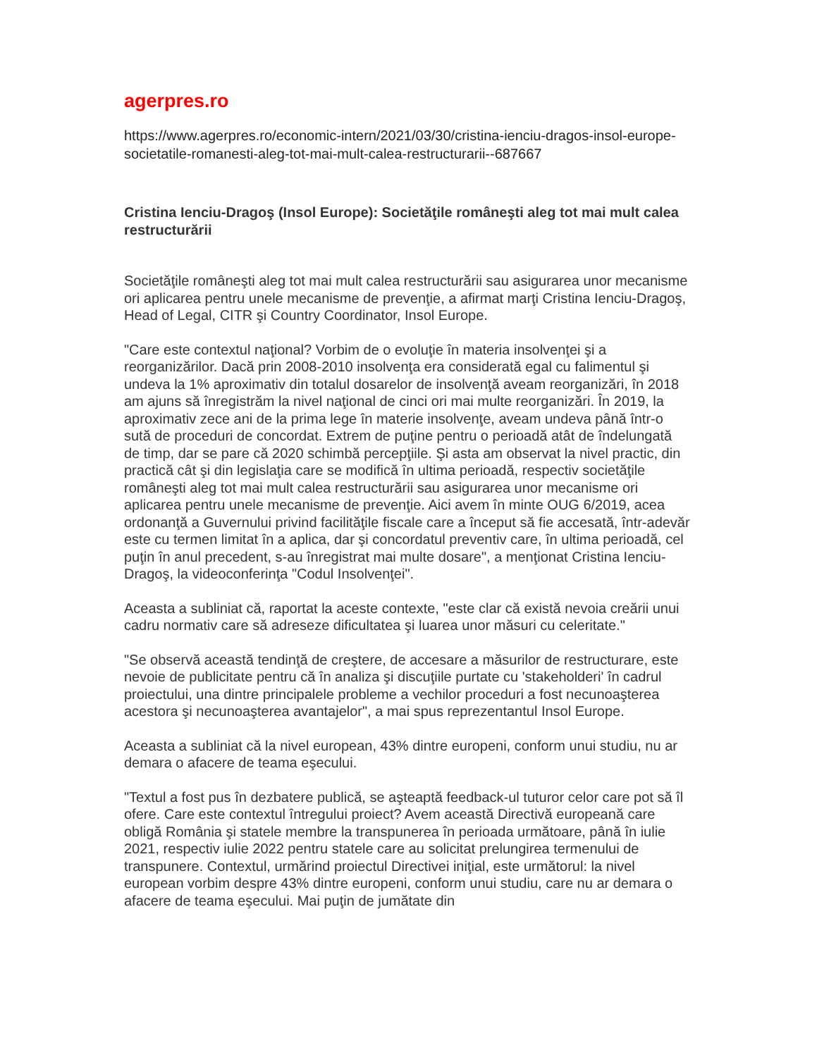agerpres.ro
https://www.agerpres.ro/economic-intern/2021/03/30/cristina-ienciu-dragos-insol-europe-societatile-romanesti-aleg-tot-mai-mult-calea-restructurarii--687667
Cristina Ienciu-Dragoş (Insol Europe): Societăţile româneşti aleg tot mai mult calea restructurării
Societăţile româneşti aleg tot mai mult calea restructurării sau asigurarea unor mecanisme ori aplicarea pentru unele mecanisme de prevenţie, a afirmat marţi Cristina Ienciu-Dragoş, Head of Legal, CITR şi Country Coordinator, Insol Europe.
"Care este contextul naţional? Vorbim de o evoluţie în materia insolvenţei şi a reorganizărilor. Dacă prin 2008-2010 insolvenţa era considerată egal cu falimentul şi undeva la 1% aproximativ din totalul dosarelor de insolvenţă aveam reorganizări, în 2018 am ajuns să înregistrăm la nivel naţional de cinci ori mai multe reorganizări. În 2019, la aproximativ zece ani de la prima lege în materie insolvenţe, aveam undeva până într-o sută de proceduri de concordat. Extrem de puţine pentru o perioadă atât de îndelungată de timp, dar se pare că 2020 schimbă percepţiile. Şi asta am observat la nivel practic, din practică cât şi din legislaţia care se modifică în ultima perioadă, respectiv societăţile româneşti aleg tot mai mult calea restructurării sau asigurarea unor mecanisme ori aplicarea pentru unele mecanisme de prevenţie. Aici avem în minte OUG 6/2019, acea ordonanţă a Guvernului privind facilităţile fiscale care a început să fie accesată, într-adevăr este cu termen limitat în a aplica, dar şi concordatul preventiv care, în ultima perioadă, cel puţin în anul precedent, s-au înregistrat mai multe dosare", a menţionat Cristina Ienciu-Dragoş, la videoconferinţa "Codul Insolvenţei".
Aceasta a subliniat că, raportat la aceste contexte, "este clar că există nevoia creării unui cadru normativ care să adreseze dificultatea şi luarea unor măsuri cu celeritate."
"Se observă această tendinţă de creştere, de accesare a măsurilor de restructurare, este nevoie de publicitate pentru că în analiza şi discuţiile purtate cu 'stakeholderi' în cadrul proiectului, una dintre principalele probleme a vechilor proceduri a fost necunoaşterea acestora şi necunoaşterea avantajelor", a mai spus reprezentantul Insol Europe.
Aceasta a subliniat că la nivel european, 43% dintre europeni, conform unui studiu, nu ar demara o afacere de teama eşecului.
"Textul a fost pus în dezbatere publică, se aşteaptă feedback-ul tuturor celor care pot să îl ofere. Care este contextul întregului proiect? Avem această Directivă europeană care obligă România şi statele membre la transpunerea în perioada următoare, până în iulie 2021, respectiv iulie 2022 pentru statele care au solicitat prelungirea termenului de transpunere. Contextul, urmărind proiectul Directivei iniţial, este următorul: la nivel european vorbim despre 43% dintre europeni, conform unui studiu, care nu ar demara o afacere de teama eşecului. Mai puţin de jumătate din